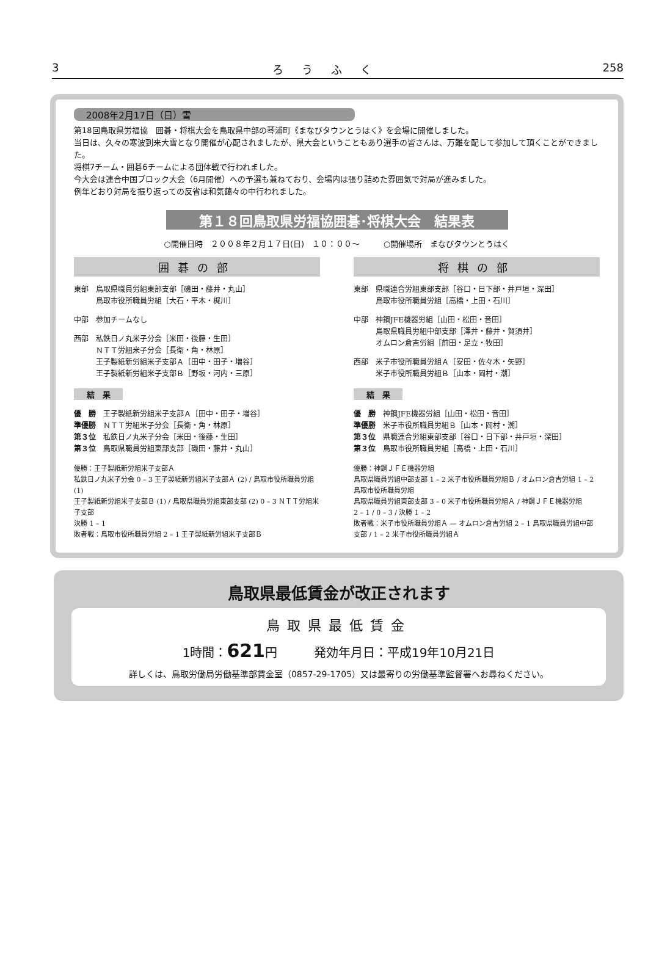3 ろうふく 258
2008年2月17日（日）雪
第18回鳥取県労福協　囲碁・将棋大会を鳥取県中部の琴浦町《まなびタウンとうはく》を会場に開催しました。
当日は、久々の寒波到来大雪となり開催が心配されましたが、県大会ということもあり選手の皆さんは、万難を配して参加して頂くことができました。
将棋7チーム・囲碁6チームによる団体戦で行われました。
今大会は連合中国ブロック大会（6月開催）への予選も兼ねており、会場内は張り詰めた雰囲気で対局が進みました。
例年どおり対局を振り返っての反省は和気藹々の中行われました。
第１８回鳥取県労福協囲碁･将棋大会　結果表
○開催日時　２００８年２月１７日(日)　１０：００～　　　○開催場所　まなびタウンとうはく
囲碁の部
東部　鳥取県職員労組東部支部［磯田・藤井・丸山］
　　　鳥取市役所職員労組［大石・平木・梶川］
中部　参加チームなし
西部　私鉄日ノ丸米子分会［米田・後藤・生田］
　　　ＮＴＴ労組米子分会［長衛・角・林原］
　　　王子製紙新労組米子支部Ａ［田中・田子・増谷］
　　　王子製紙新労組米子支部Ｂ［野坂・河内・三原］
結　果
優　勝　王子製紙新労組米子支部Ａ［田中・田子・増谷］
準優勝　ＮＴＴ労組米子分会［長衛・角・林原］
第３位　私鉄日ノ丸米子分会［米田・後藤・生田］
第３位　鳥取県職員労組東部支部［磯田・藤井・丸山］
優勝：王子製紙新労組米子支部Ａ
私鉄日ノ丸米子分会 0 – 3 王子製紙新労組米子支部Ａ (2) / 鳥取市役所職員労組 (1)
王子製紙新労組米子支部Ｂ (1) / 鳥取県職員労組東部支部 (2) 0 – 3 ＮＴＴ労組米子支部
決勝 1 – 1
敗者戦：鳥取市役所職員労組 2 – 1 王子製紙新労組米子支部Ｂ
将棋の部
東部　県職連合労組東部支部［谷口・日下部・井戸垣・深田］
　　　鳥取市役所職員労組［高橋・上田・石川］
中部　神鋼JFE機器労組［山田・松田・音田］
　　　鳥取県職員労組中部支部［澤井・藤井・賀須井］
　　　オムロン倉吉労組［前田・足立・牧田］
西部　米子市役所職員労組Ａ［安田・佐々木・矢野］
　　　米子市役所職員労組Ｂ［山本・岡村・潮］
結　果
優　勝　神鋼JFE機器労組［山田・松田・音田］
準優勝　米子市役所職員労組Ｂ［山本・岡村・潮］
第３位　県職連合労組東部支部［谷口・日下部・井戸垣・深田］
第３位　鳥取市役所職員労組［高橋・上田・石川］
優勝：神鋼ＪＦＥ機器労組
鳥取県職員労組中部支部 1 – 2 米子市役所職員労組Ｂ / オムロン倉吉労組 1 – 2 鳥取市役所職員労組
鳥取県職員労組東部支部 3 – 0 米子市役所職員労組Ａ / 神鋼ＪＦＥ機器労組
2 – 1 / 0 – 3 / 決勝 1 – 2
敗者戦：米子市役所職員労組Ａ — オムロン倉吉労組 2 – 1 鳥取県職員労組中部支部 / 1 – 2 米子市役所職員労組Ａ
鳥取県最低賃金が改正されます
鳥取県最低賃金
1時間：621円　　　発効年月日：平成19年10月21日
詳しくは、鳥取労働局労働基準部賃金室（0857-29-1705）又は最寄りの労働基準監督署へお尋ねください。